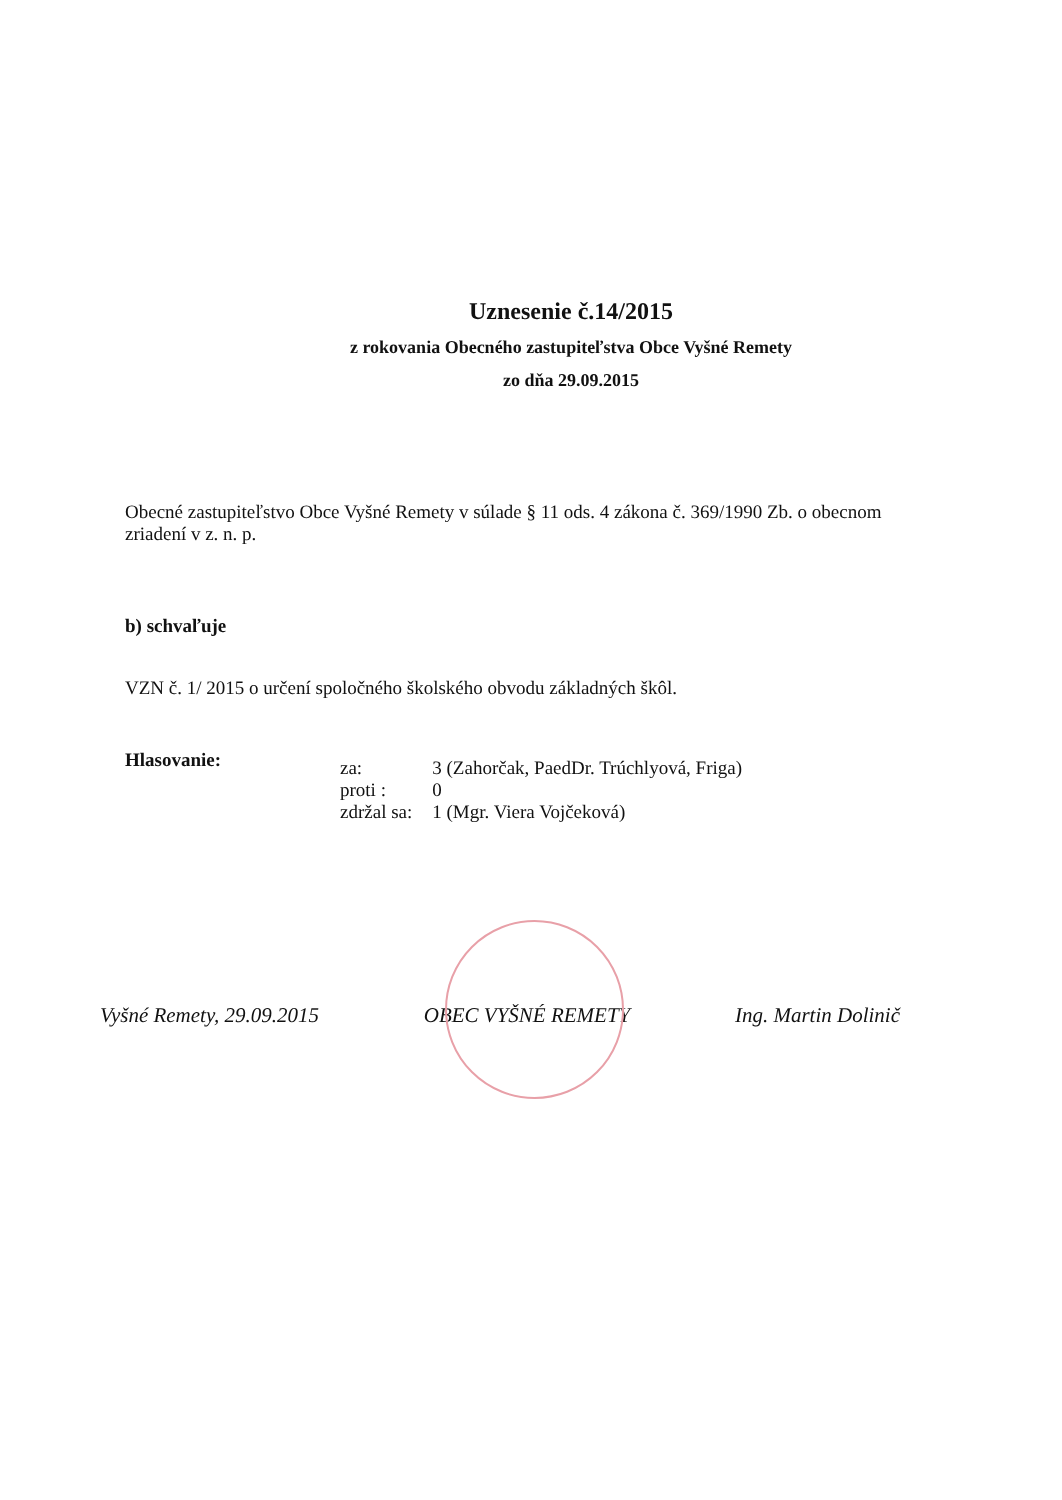Uznesenie č.14/2015
z rokovania Obecného zastupiteľstva Obce Vyšné Remety
zo dňa 29.09.2015
Obecné zastupiteľstvo Obce Vyšné Remety v súlade § 11 ods. 4 zákona č. 369/1990 Zb. o obecnom zriadení v z. n. p.
b) schvaľuje
VZN č. 1/ 2015 o určení spoločného školského obvodu základných škôl.
Hlasovanie:
| za: | 3 (Zahorčak, PaedDr. Trúchlyová, Friga) |
| proti : | 0 |
| zdržal sa: | 1 (Mgr. Viera Vojčeková) |
Vyšné Remety, 29.09.2015 OBEC VYŠNÉ REMETY Ing. Martin Dolinič